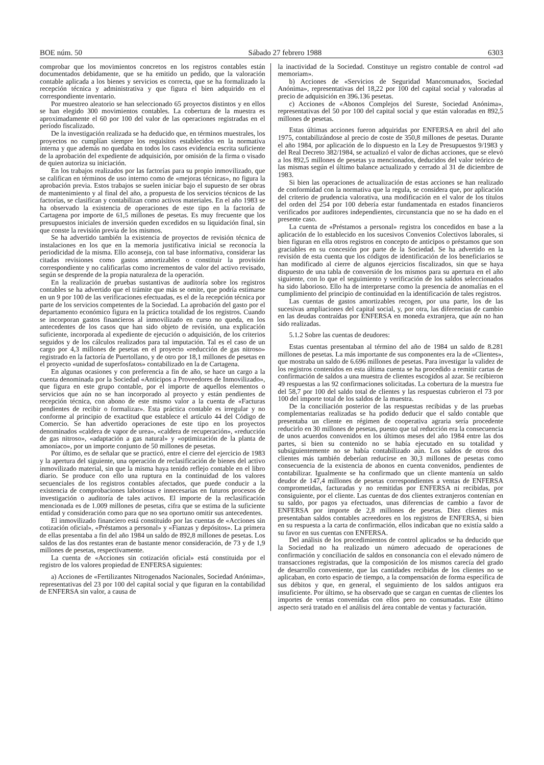BOE núm. 50 Sábado 27 febrero 1988 6303
comprobar que los movimientos concretos en los registros contables están documentados debidamente, que se ha emitido un pedido, que la valoración contable aplicada a los bienes y servicios es correcta, que se ha formalizado la recepción técnica y administrativa y que figura el bien adquirido en el correspondiente inventario.
Por muestreo aleatorio se han seleccionado 65 proyectos distintos y en ellos se han elegido 300 movimientos contables. La cobertura de la muestra es aproximadamente el 60 por 100 del valor de las operaciones registradas en el período fiscalizado.
De la investigación realizada se ha deducido que, en términos muestrales, los proyectos no cumplían siempre los requisitos establecidos en la normativa interna y que además no quedaba en todos los casos evidencia escrita suficiente de la aprobación del expediente de adquisición, por omisión de la firma o visado de quien autoriza su iniciación.
En los trabajos realizados por las factorías para su propio inmovilizado, que se califican en términos de uso interno como de «mejoras técnicas», no figura la aprobación previa. Estos trabajos se suelen iniciar bajo el supuesto de ser obras de mantenimiento y al final del año, a propuesta de los servicios técnicos de las factorías, se clasifican y contabilizan como activos materiales. En el año 1983 se ha observado la existencia de operaciones de este tipo en la factoría de Cartagena por importe de 61,5 millones de pesetas. Es muy frecuente que los presupuestos iniciales de inversión queden excedidos en su liquidación final, sin que conste la revisión previa de los mismos.
Se ha advertido también la existencia de proyectos de revisión técnica de instalaciones en los que en la memoria justificativa inicial se reconocía la periodicidad de la misma. Ello aconseja, con tal base informativa, considerar las citadas revisiones como gastos amortizables o constituir la provisión correspondiente y no calificarlas como incrementos de valor del activo revisado, según se desprende de la propia naturaleza de la operación.
En la realización de pruebas sustantivas de auditoría sobre los registros contables se ha advertido que el trámite que más se omite, que podría estimarse en un 9 por 100 de las verificaciones efectuadas, es el de la recepción técnica por parte de los servicios competentes de la Sociedad. La aprobación del gasto por el departamento económico figura en la práctica totalidad de los registros. Cuando se incorporan gastos financieros al inmovilizado en curso no queda, en los antecedentes de los casos que han sido objeto de revisión, una explicación suficiente, incorporada al expediente de ejecución o adquisición, de los criterios seguidos y de los cálculos realizados para tal imputación. Tal es el caso de un cargo por 4,3 millones de pesetas en el proyecto «reducción de gas nitroso» registrado en la factoría de Puertollano, y de otro por 18,1 millones de pesetas en el proyecto «unidad de superfosfatos» contabilizado en la de Cartagena.
En algunas ocasiones y con preferencia a fin de año, se hace un cargo a la cuenta denominada por la Sociedad «Anticipos a Proveedores de Inmovilizado», que figura en este grupo contable, por el importe de aquellos elementos o servicios que aún no se han incorporado al proyecto y están pendientes de recepción técnica, con abono de este mismo valor a la cuenta de «Facturas pendientes de recibir o formalizar». Esta práctica contable es irregular y no conforme al principio de exactitud que establece el artículo 44 del Código de Comercio. Se han advertido operaciones de este tipo en los proyectos denominados «caldera de vapor de urea», «caldera de recuperación», «reducción de gas nitroso», «adaptación a gas natural» y «optimización de la planta de amoníaco», por un importe conjunto de 50 millones de pesetas.
Por último, es de señalar que se practicó, entre el cierre del ejercicio de 1983 y la apertura del siguiente, una operación de reclasificación de bienes del activo inmovilizado material, sin que la misma haya tenido reflejo contable en el libro diario. Se produce con ello una ruptura en la continuidad de los valores secuenciales de los registros contables afectados, que puede conducir a la existencia de comprobaciones laboriosas e innecesarias en futuros procesos de investigación o auditoría de tales activos. El importe de la reclasificación mencionada es de 1.009 millones de pesetas, cifra que se estima de la suficiente entidad y consideración como para que no sea oportuno omitir sus antecedentes.
El inmovilizado financiero está constituido por las cuentas de «Acciones sin cotización oficial», «Préstamos a personal» y «Fianzas y depósitos». La primera de ellas presentaba a fin del año 1984 un saldo de 892,8 millones de pesetas. Los saldos de las dos restantes eran de bastante menor consideración, de 73 y de 1,9 millones de pesetas, respectivamente.
La cuenta de «Acciones sin cotización oficial» está constituida por el registro de los valores propiedad de ENFERSA siguientes:
a) Acciones de «Fertilizantes Nitrogenados Nacionales, Sociedad Anónima», representativas del 23 por 100 del capital social y que figuran en la contabilidad de ENFERSA sin valor, a causa de
la inactividad de la Sociedad. Constituye un registro contable de control «ad memoriam».
b) Acciones de «Servicios de Seguridad Mancomunados, Sociedad Anónima», representativas del 18,22 por 100 del capital social y valoradas al precio de adquisición en 396.136 pesetas.
c) Acciones de «Abonos Complejos del Sureste, Sociedad Anónima», representativas del 50 por 100 del capital social y que están valoradas en 892,5 millones de pesetas.
Estas últimas acciones fueron adquiridas por ENFERSA en abril del año 1975, contabilizándose al precio de coste de 350,8 millones de pesetas. Durante el año 1984, por aplicación de lo dispuesto en la Ley de Presupuestos 9/1983 y del Real Decreto 382/1984, se actualizó el valor de dichas acciones, que se elevó a los 892,5 millones de pesetas ya mencionados, deducidos del valor teórico de las mismas según el último balance actualizado y cerrado al 31 de diciembre de 1983.
Si bien las operaciones de actualización de estas acciones se han realizado de conformidad con la normativa que la regula, se considera que, por aplicación del criterio de prudencia valorativa, una modificación en el valor de los títulos del orden del 254 por 100 debería estar fundamentada en estados financieros verificados por auditores independientes, circunstancia que no se ha dado en el presente caso.
La cuenta de «Préstamos a personal» registra los concedidos en base a la aplicación de lo establecido en los sucesivos Convenios Colectivos laborales, si bien figuran en ella otros registros en concepto de anticipos o préstamos que son graciables en su concesión por parte de la Sociedad. Se ha advertido en la revisión de esta cuenta que los códigos de identificación de los beneficiarios se han modificado al cierre de algunos ejercicios fiscalizados, sin que se haya dispuesto de una tabla de conversión de los mismos para su apertura en el año siguiente, con lo que el seguimiento y verificación de los saldos seleccionados ha sido laborioso. Ello ha de interpretarse como la presencia de anomalías en el cumplimiento del principio de continuidad en la identificación de tales registros.
Las cuentas de gastos amortizables recogen, por una parte, los de las sucesivas ampliaciones del capital social, y, por otra, las diferencias de cambio en las deudas contraídas por ENFERSA en moneda extranjera, que aún no han sido realizadas.
5.1.2 Sobre las cuentas de deudores:
Estas cuentas presentaban al término del año de 1984 un saldo de 8.281 millones de pesetas. La más importante de sus componentes era la de «Clientes», que mostraba un saldo de 6.696 millones de pesetas. Para investigar la validez de los registros contenidos en esta última cuenta se ha procedido a remitir cartas de confirmación de saldos a una muestra de clientes escogidos al azar. Se recibieron 49 respuestas a las 92 confirmaciones solicitadas. La cobertura de la muestra fue del 58,7 por 100 del saldo total de clientes y las respuestas cubrieron el 73 por 100 del importe total de los saldos de la muestra.
De la conciliación posterior de las respuestas recibidas y de las pruebas complementarias realizadas se ha podido deducir que el saldo contable que presentaba un cliente en régimen de cooperativa agraria sería procedente reducirlo en 30 millones de pesetas, puesto que tal reducción era la consecuencia de unos acuerdos convenidos en los últimos meses del año 1984 entre las dos partes, si bien su contenido no se había ejecutado en su totalidad y subsiguientemente no se había contabilizado aún. Los saldos de otros dos clientes más también deberían reducirse en 30,3 millones de pesetas como consecuencia de la existencia de abonos en cuenta convenidos, pendientes de contabilizar. Igualmente se ha confirmado que un cliente mantenía un saldo deudor de 147,4 millones de pesetas correspondientes a ventas de ENFERSA comprometidas, facturadas y no remitidas por ENFERSA ni recibidas, por consiguiente, por el cliente. Las cuentas de dos clientes extranjeros contenían en su saldo, por pagos ya efectuados, unas diferencias de cambio a favor de ENFERSA por importe de 2,8 millones de pesetas. Diez clientes más presentaban saldos contables acreedores en los registros de ENFERSA, si bien en su respuesta a la carta de confirmación, ellos indicaban que no existía saldo a su favor en sus cuentas con ENFERSA.
Del análisis de los procedimientos de control aplicados se ha deducido que la Sociedad no ha realizado un número adecuado de operaciones de confirmación y conciliación de saldos en consonancia con el elevado número de transacciones registradas, que la composición de los mismos carecía del grado de desarrollo conveniente, que las cantidades recibidas de los clientes no se aplicaban, en corto espacio de tiempo, a la compensación de forma específica de sus débitos y que, en general, el seguimiento de los saldos antiguos era insuficiente. Por último, se ha observado que se cargan en cuentas de clientes los importes de ventas convenidas con ellos pero no consumadas. Este último aspecto será tratado en el análisis del área contable de ventas y facturación.